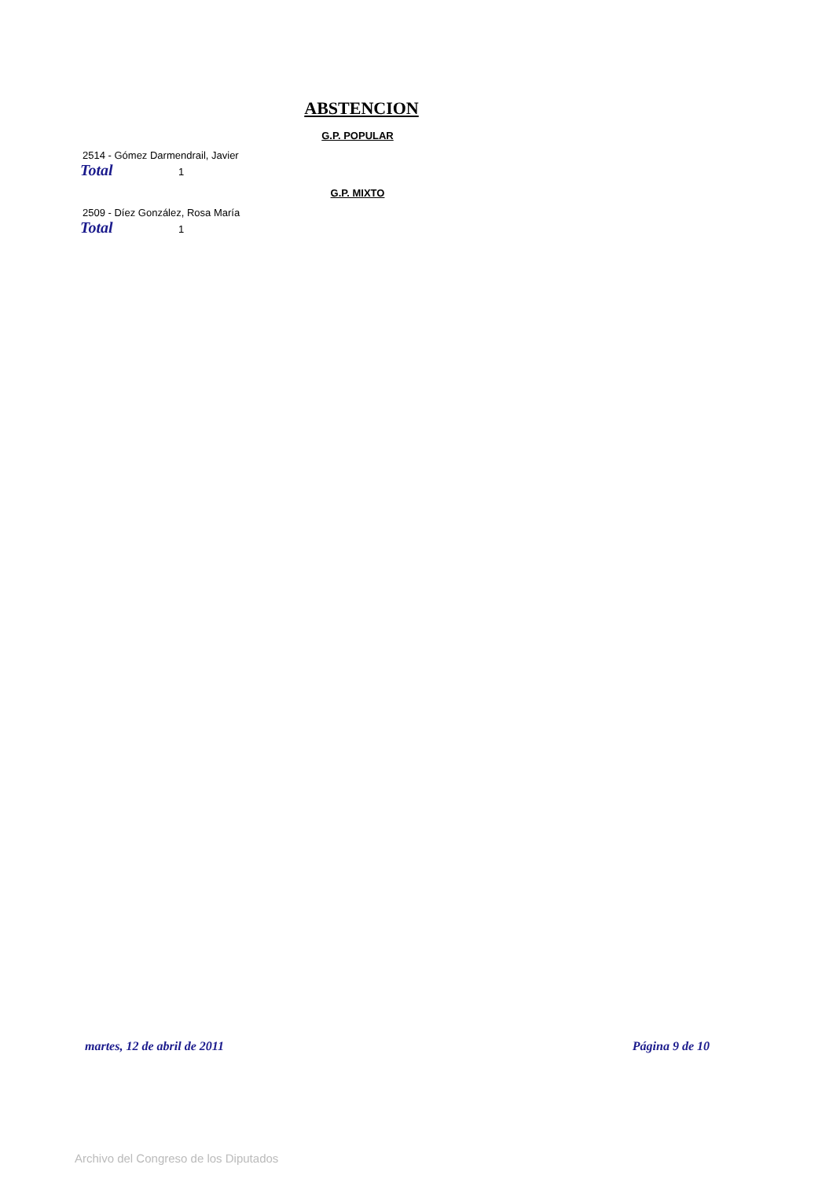ABSTENCION
G.P. POPULAR
2514 - Gómez Darmendrail, Javier
Total 1
G.P. MIXTO
2509 - Díez González, Rosa María
Total 1
martes, 12 de abril de 2011 Página 9 de 10
Archivo del Congreso de los Diputados